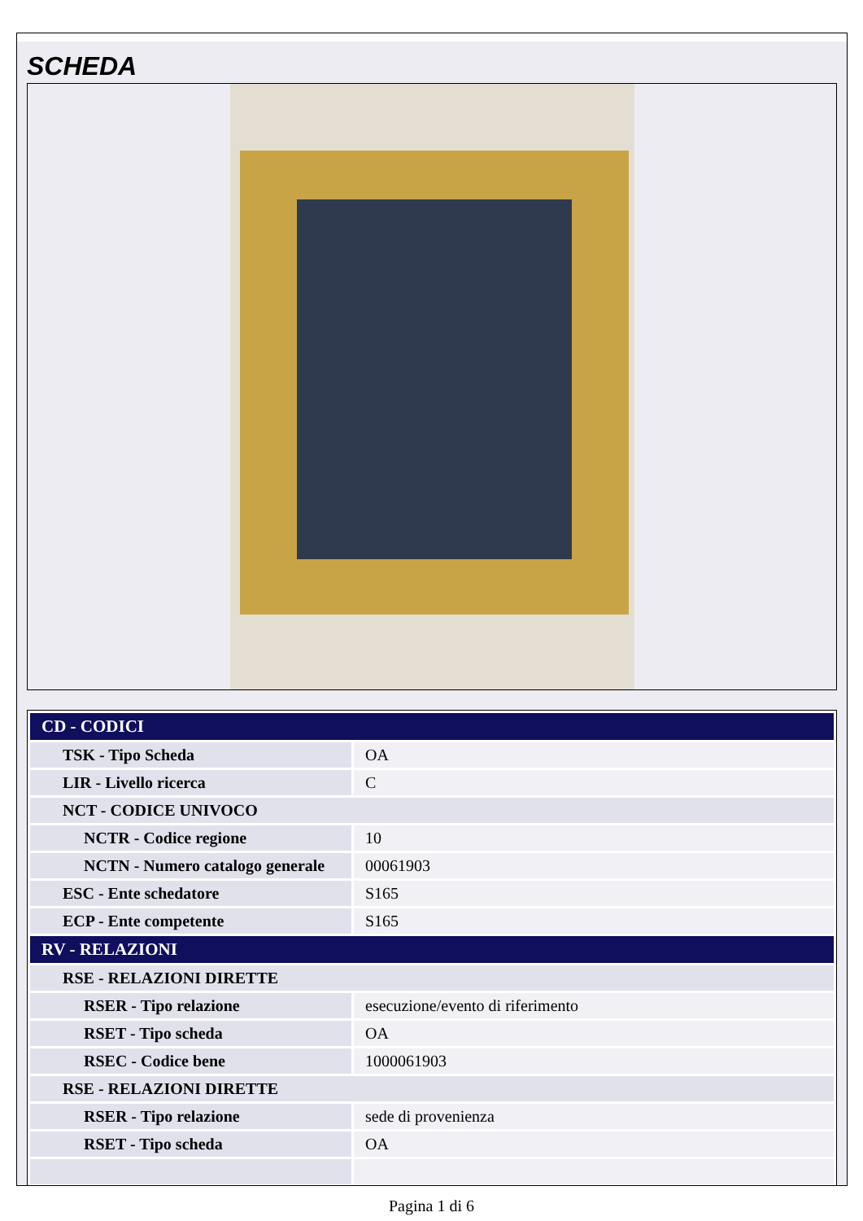SCHEDA
| CD - CODICI | |
| TSK - Tipo Scheda | OA |
| LIR - Livello ricerca | C |
| NCT - CODICE UNIVOCO | |
| NCTR - Codice regione | 10 |
| NCTN - Numero catalogo generale | 00061903 |
| ESC - Ente schedatore | S165 |
| ECP - Ente competente | S165 |
| RV - RELAZIONI | |
| RSE - RELAZIONI DIRETTE | |
| RSER - Tipo relazione | esecuzione/evento di riferimento |
| RSET - Tipo scheda | OA |
| RSEC - Codice bene | 1000061903 |
| RSE - RELAZIONI DIRETTE | |
| RSER - Tipo relazione | sede di provenienza |
| RSET - Tipo scheda | OA |
Pagina 1 di 6